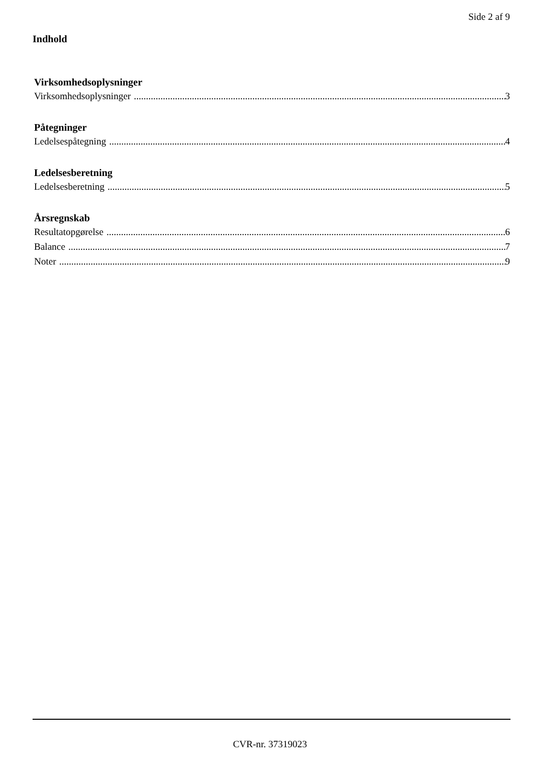Side 2 af 9
Indhold
Virksomhedsoplysninger
Virksomhedsoplysninger 3
Påtegninger
Ledelsespåtegning 4
Ledelsesberetning
Ledelsesberetning 5
Årsregnskab
Resultatopgørelse 6
Balance 7
Noter 9
CVR-nr. 37319023